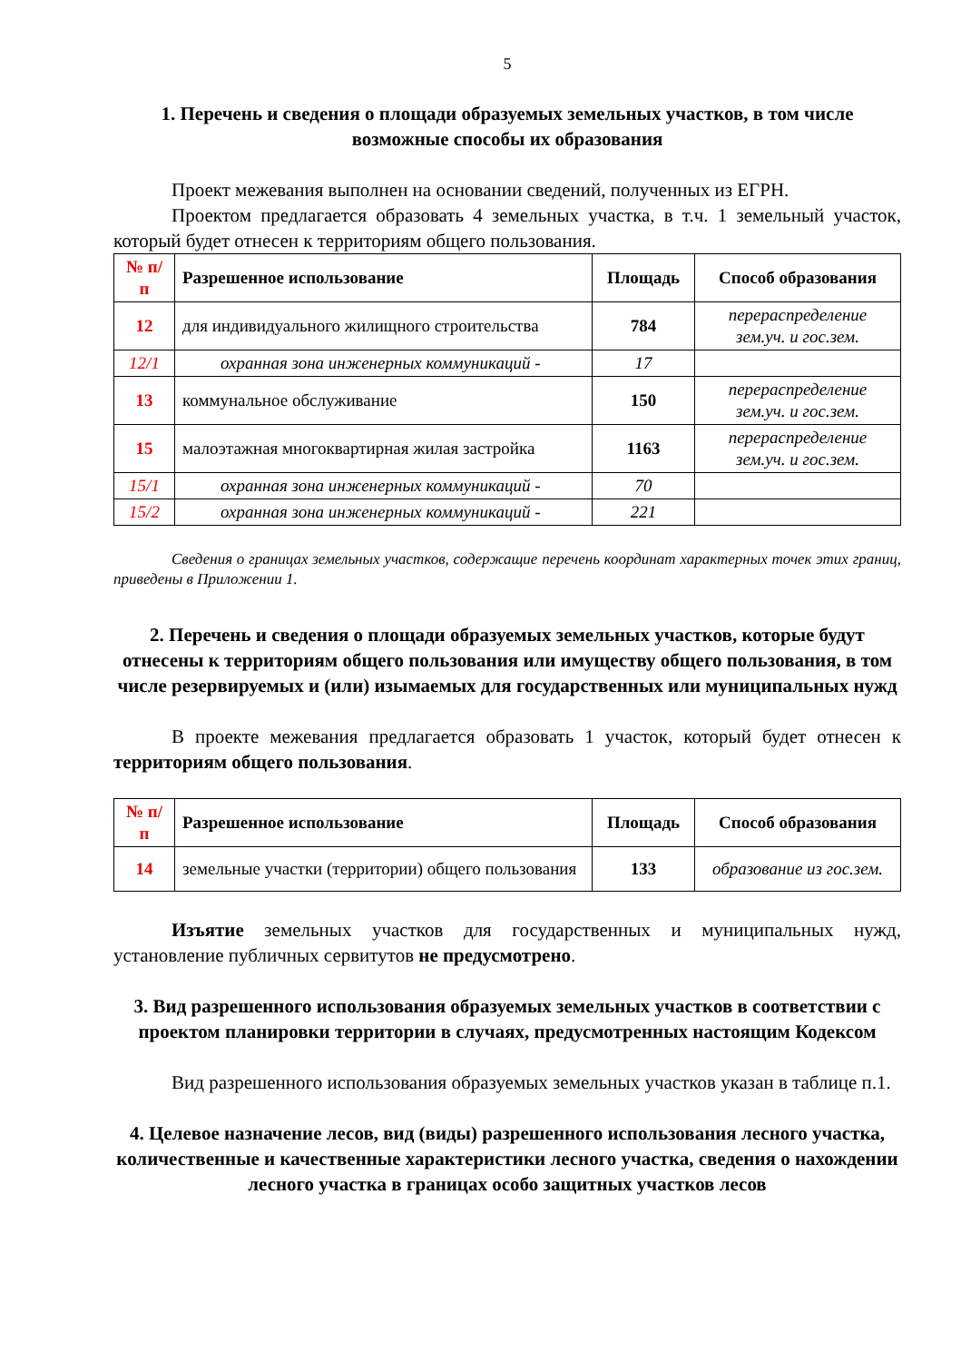5
1. Перечень и сведения о площади образуемых земельных участков, в том числе возможные способы их образования
Проект межевания выполнен на основании сведений, полученных из ЕГРН.
Проектом предлагается образовать 4 земельных участка, в т.ч. 1 земельный участок, который будет отнесен к территориям общего пользования.
| № п/п | Разрешенное использование | Площадь | Способ образования |
| --- | --- | --- | --- |
| 12 | для индивидуального жилищного строительства | 784 | перераспределение зем.уч. и гос.зем. |
| 12/1 | охранная зона инженерных коммуникаций - | 17 | |
| 13 | коммунальное обслуживание | 150 | перераспределение зем.уч. и гос.зем. |
| 15 | малоэтажная многоквартирная жилая застройка | 1163 | перераспределение зем.уч. и гос.зем. |
| 15/1 | охранная зона инженерных коммуникаций - | 70 | |
| 15/2 | охранная зона инженерных коммуникаций - | 221 | |
Сведения о границах земельных участков, содержащие перечень координат характерных точек этих границ, приведены в Приложении 1.
2. Перечень и сведения о площади образуемых земельных участков, которые будут отнесены к территориям общего пользования или имуществу общего пользования, в том числе резервируемых и (или) изымаемых для государственных или муниципальных нужд
В проекте межевания предлагается образовать 1 участок, который будет отнесен к территориям общего пользования.
| № п/п | Разрешенное использование | Площадь | Способ образования |
| --- | --- | --- | --- |
| 14 | земельные участки (территории) общего пользования | 133 | образование из гос.зем. |
Изъятие земельных участков для государственных и муниципальных нужд, установление публичных сервитутов не предусмотрено.
3. Вид разрешенного использования образуемых земельных участков в соответствии с проектом планировки территории в случаях, предусмотренных настоящим Кодексом
Вид разрешенного использования образуемых земельных участков указан в таблице п.1.
4. Целевое назначение лесов, вид (виды) разрешенного использования лесного участка, количественные и качественные характеристики лесного участка, сведения о нахождении лесного участка в границах особо защитных участков лесов